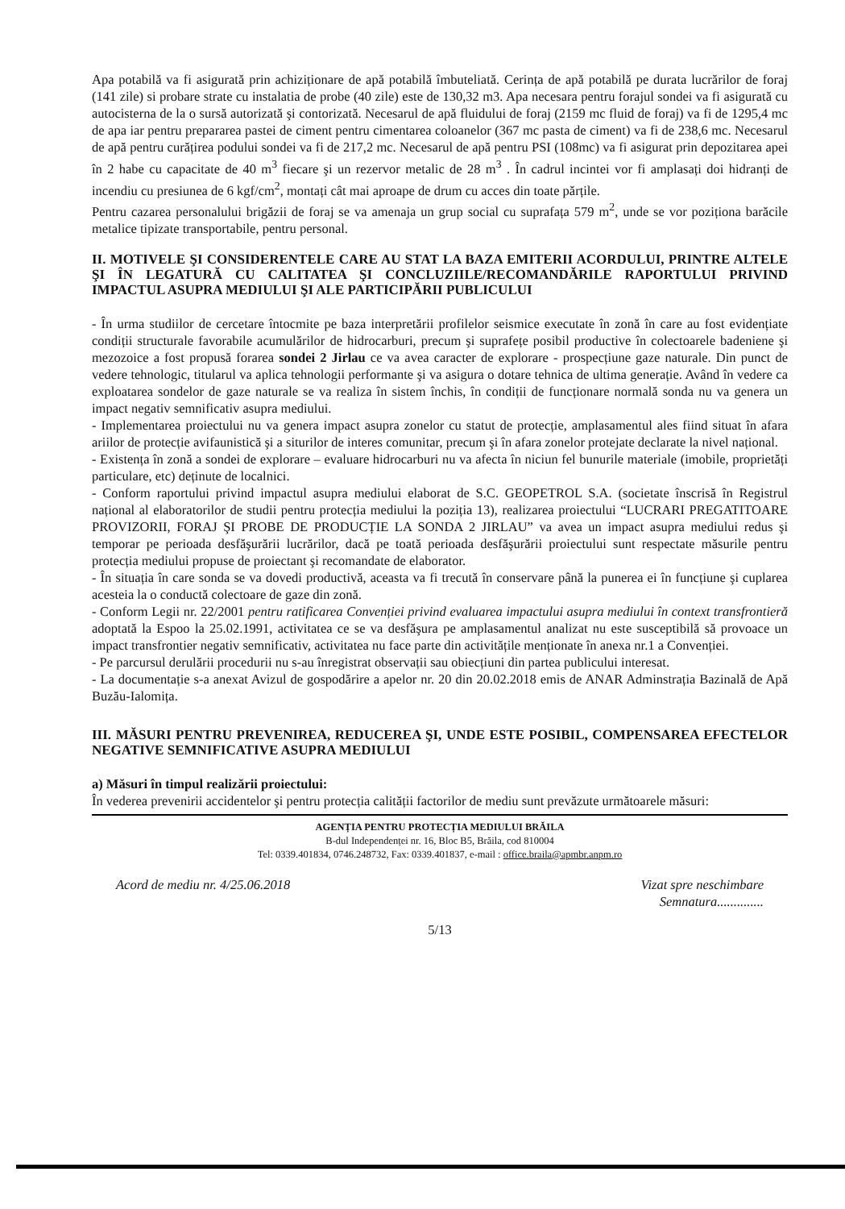Apa potabilă va fi asigurată prin achiziționare de apă potabilă îmbuteliată. Cerința de apă potabilă pe durata lucrărilor de foraj (141 zile) si probare strate cu instalatia de probe (40 zile) este de 130,32 m3. Apa necesara pentru forajul sondei va fi asigurată cu autocisterna de la o sursă autorizată şi contorizată. Necesarul de apă fluidului de foraj (2159 mc fluid de foraj) va fi de 1295,4 mc de apa iar pentru prepararea pastei de ciment pentru cimentarea coloanelor (367 mc pasta de ciment) va fi de 238,6 mc. Necesarul de apă pentru curățirea podului sondei va fi de 217,2 mc. Necesarul de apă pentru PSI (108mc) va fi asigurat prin depozitarea apei în 2 habe cu capacitate de 40 m<sup>3</sup> fiecare şi un rezervor metalic de 28 m<sup>3</sup> . În cadrul incintei vor fi amplasați doi hidranți de incendiu cu presiunea de 6 kgf/cm<sup>2</sup>, montați cât mai aproape de drum cu acces din toate părțile.
Pentru cazarea personalului brigăzii de foraj se va amenaja un grup social cu suprafața 579 m<sup>2</sup>, unde se vor poziționa barăcile metalice tipizate transportabile, pentru personal.
II. MOTIVELE ŞI CONSIDERENTELE CARE AU STAT LA BAZA EMITERII ACORDULUI, PRINTRE ALTELE ŞI ÎN LEGATURĂ CU CALITATEA ŞI CONCLUZIILE/RECOMANDĂRILE RAPORTULUI PRIVIND IMPACTUL ASUPRA MEDIULUI ŞI ALE PARTICIPĂRII PUBLICULUI
- În urma studiilor de cercetare întocmite pe baza interpretării profilelor seismice executate în zonă în care au fost evidențiate condiții structurale favorabile acumulărilor de hidrocarburi, precum şi suprafețe posibil productive în colectoarele badeniene şi mezozoice a fost propusă forarea sondei 2 Jirlau ce va avea caracter de explorare - prospecțiune gaze naturale. Din punct de vedere tehnologic, titularul va aplica tehnologii performante şi va asigura o dotare tehnica de ultima generație. Având în vedere ca exploatarea sondelor de gaze naturale se va realiza în sistem închis, în condiții de funcționare normală sonda nu va genera un impact negativ semnificativ asupra mediului.
- Implementarea proiectului nu va genera impact asupra zonelor cu statut de protecție, amplasamentul ales fiind situat în afara ariilor de protecție avifaunistică şi a siturilor de interes comunitar, precum şi în afara zonelor protejate declarate la nivel național.
- Existența în zonă a sondei de explorare – evaluare hidrocarburi nu va afecta în niciun fel bunurile materiale (imobile, proprietăți particulare, etc) deținute de localnici.
- Conform raportului privind impactul asupra mediului elaborat de S.C. GEOPETROL S.A. (societate înscrisă în Registrul național al elaboratorilor de studii pentru protecția mediului la poziția 13), realizarea proiectului “LUCRARI PREGATITOARE PROVIZORII, FORAJ ŞI PROBE DE PRODUCȚIE LA SONDA 2 JIRLAU” va avea un impact asupra mediului redus şi temporar pe perioada desfăşurării lucrărilor, dacă pe toată perioada desfăşurării proiectului sunt respectate măsurile pentru protecția mediului propuse de proiectant şi recomandate de elaborator.
- În situația în care sonda se va dovedi productivă, aceasta va fi trecută în conservare până la punerea ei în funcțiune şi cuplarea acesteia la o conductă colectoare de gaze din zonă.
- Conform Legii nr. 22/2001 pentru ratificarea Convenției privind evaluarea impactului asupra mediului în context transfrontieră adoptată la Espoo la 25.02.1991, activitatea ce se va desfăşura pe amplasamentul analizat nu este susceptibilă să provoace un impact transfrontier negativ semnificativ, activitatea nu face parte din activitățile menționate în anexa nr.1 a Convenției.
- Pe parcursul derulării procedurii nu s-au înregistrat observații sau obiecțiuni din partea publicului interesat.
- La documentație s-a anexat Avizul de gospodărire a apelor nr. 20 din 20.02.2018 emis de ANAR Adminstrația Bazinală de Apă Buzău-Ialomița.
III. MĂSURI PENTRU PREVENIREA, REDUCEREA ŞI, UNDE ESTE POSIBIL, COMPENSAREA EFECTELOR NEGATIVE SEMNIFICATIVE ASUPRA MEDIULUI
a) Măsuri în timpul realizării proiectului:
În vederea prevenirii accidentelor şi pentru protecția calității factorilor de mediu sunt prevăzute următoarele măsuri:
AGENȚIA PENTRU PROTECȚIA MEDIULUI BRĂILA
B-dul Independenței nr. 16, Bloc B5, Brăila, cod 810004
Tel: 0339.401834, 0746.248732, Fax: 0339.401837, e-mail : office.braila@apmbr.anpm.ro
Acord de mediu nr. 4/25.06.2018 Vizat spre neschimbare
Semnatura..............
5/13